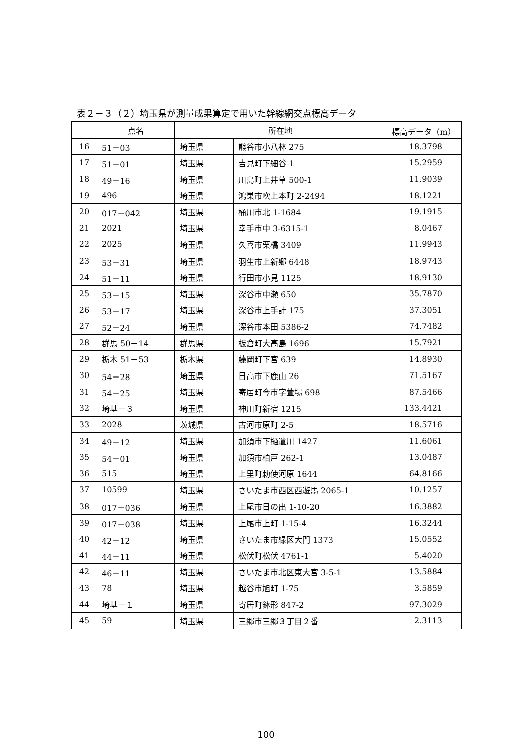表２－３（２）埼玉県が測量成果算定で用いた幹線網交点標高データ
| | 点名 | 所在地 | | 標高データ（m） |
| --- | --- | --- | --- | --- |
| 16 | 51－03 | 埼玉県 | 熊谷市小八林 275 | 18.3798 |
| 17 | 51－01 | 埼玉県 | 吉見町下細谷 1 | 15.2959 |
| 18 | 49－16 | 埼玉県 | 川島町上井草 500-1 | 11.9039 |
| 19 | 496 | 埼玉県 | 鴻巣市吹上本町 2-2494 | 18.1221 |
| 20 | 017－042 | 埼玉県 | 桶川市北 1-1684 | 19.1915 |
| 21 | 2021 | 埼玉県 | 幸手市中 3-6315-1 | 8.0467 |
| 22 | 2025 | 埼玉県 | 久喜市栗橋 3409 | 11.9943 |
| 23 | 53－31 | 埼玉県 | 羽生市上新郷 6448 | 18.9743 |
| 24 | 51－11 | 埼玉県 | 行田市小見 1125 | 18.9130 |
| 25 | 53－15 | 埼玉県 | 深谷市中瀬 650 | 35.7870 |
| 26 | 53－17 | 埼玉県 | 深谷市上手計 175 | 37.3051 |
| 27 | 52－24 | 埼玉県 | 深谷市本田 5386-2 | 74.7482 |
| 28 | 群馬 50－14 | 群馬県 | 板倉町大高島 1696 | 15.7921 |
| 29 | 栃木 51－53 | 栃木県 | 藤岡町下宮 639 | 14.8930 |
| 30 | 54－28 | 埼玉県 | 日高市下鹿山 26 | 71.5167 |
| 31 | 54－25 | 埼玉県 | 寄居町今市字萱場 698 | 87.5466 |
| 32 | 埼基－３ | 埼玉県 | 神川町新宿 1215 | 133.4421 |
| 33 | 2028 | 茨城県 | 古河市原町 2-5 | 18.5716 |
| 34 | 49－12 | 埼玉県 | 加須市下樋遣川 1427 | 11.6061 |
| 35 | 54－01 | 埼玉県 | 加須市柏戸 262-1 | 13.0487 |
| 36 | 515 | 埼玉県 | 上里町勅使河原 1644 | 64.8166 |
| 37 | 10599 | 埼玉県 | さいたま市西区西遊馬 2065-1 | 10.1257 |
| 38 | 017－036 | 埼玉県 | 上尾市日の出 1-10-20 | 16.3882 |
| 39 | 017－038 | 埼玉県 | 上尾市上町 1-15-4 | 16.3244 |
| 40 | 42－12 | 埼玉県 | さいたま市緑区大門 1373 | 15.0552 |
| 41 | 44－11 | 埼玉県 | 松伏町松伏 4761-1 | 5.4020 |
| 42 | 46－11 | 埼玉県 | さいたま市北区東大宮 3-5-1 | 13.5884 |
| 43 | 78 | 埼玉県 | 越谷市旭町 1-75 | 3.5859 |
| 44 | 埼基－１ | 埼玉県 | 寄居町鉢形 847-2 | 97.3029 |
| 45 | 59 | 埼玉県 | 三郷市三郷３丁目２番 | 2.3113 |
100